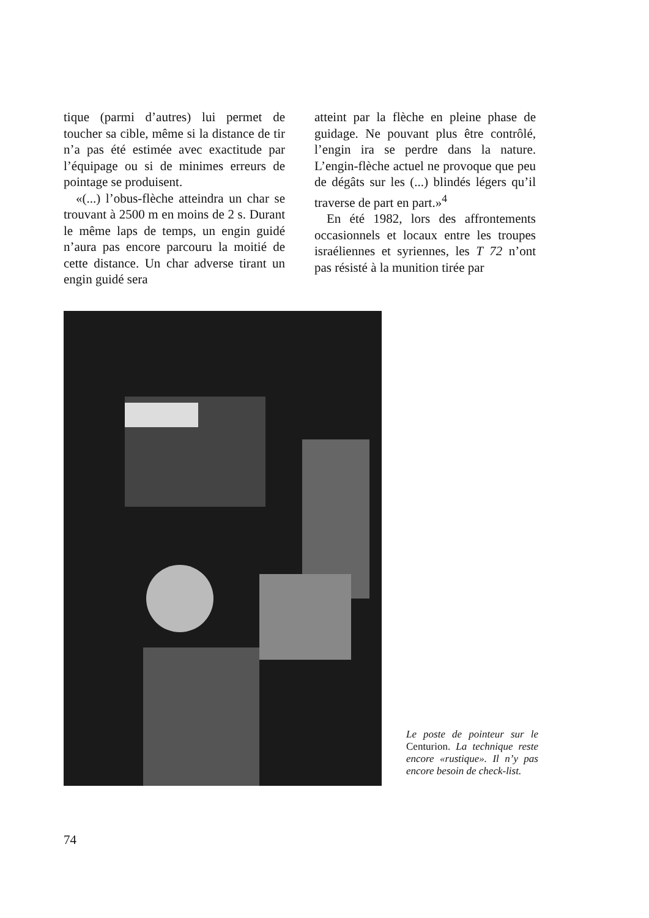tique (parmi d’autres) lui permet de toucher sa cible, même si la distance de tir n’a pas été estimée avec exactitude par l’équipage ou si de minimes erreurs de pointage se produisent.
«(...) l’obus-flèche atteindra un char se trouvant à 2500 m en moins de 2 s. Durant le même laps de temps, un engin guidé n’aura pas encore parcouru la moitié de cette distance. Un char adverse tirant un engin guidé sera
atteint par la flèche en pleine phase de guidage. Ne pouvant plus être contrôlé, l’engin ira se perdre dans la nature. L’engin-flèche actuel ne provoque que peu de dégâts sur les (...) blindés légers qu’il traverse de part en part.»<sup>4</sup>
En été 1982, lors des affrontements occasionnels et locaux entre les troupes israéliennes et syriennes, les T 72 n’ont pas résisté à la munition tirée par
Le poste de pointeur sur le Centurion. La technique reste encore «rustique». Il n’y pas encore besoin de check-list.
74